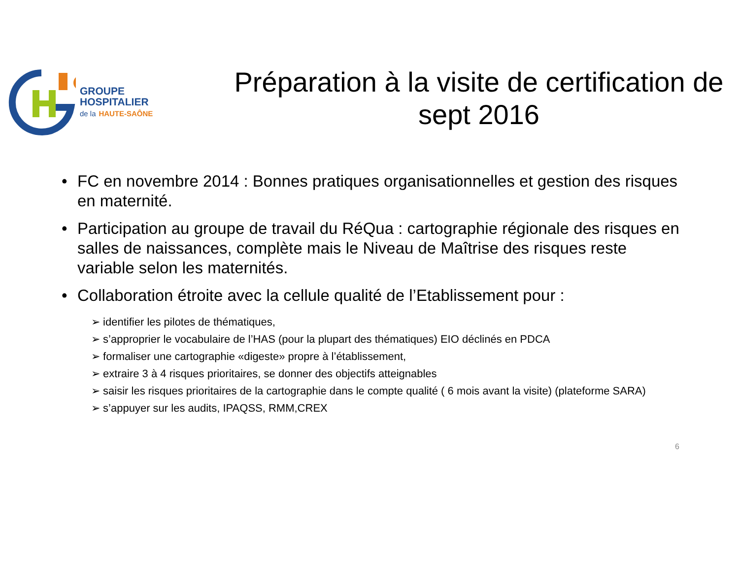GROUPE
HOSPITALIER
de la HAUTE-SAÔNE
Préparation à la visite de certification de sept 2016
• FC en novembre 2014 : Bonnes pratiques organisationnelles et gestion des risques en maternité.
• Participation au groupe de travail du RéQua : cartographie régionale des risques en salles de naissances, complète mais le Niveau de Maîtrise des risques reste variable selon les maternités.
• Collaboration étroite avec la cellule qualité de l’Etablissement pour :
➢ identifier les pilotes de thématiques,
➢ s’approprier le vocabulaire de l’HAS (pour la plupart des thématiques) EIO déclinés en PDCA
➢ formaliser une cartographie «digeste» propre à l’établissement,
➢ extraire 3 à 4 risques prioritaires, se donner des objectifs atteignables
➢ saisir les risques prioritaires de la cartographie dans le compte qualité ( 6 mois avant la visite) (plateforme SARA)
➢ s’appuyer sur les audits, IPAQSS, RMM,CREX
6